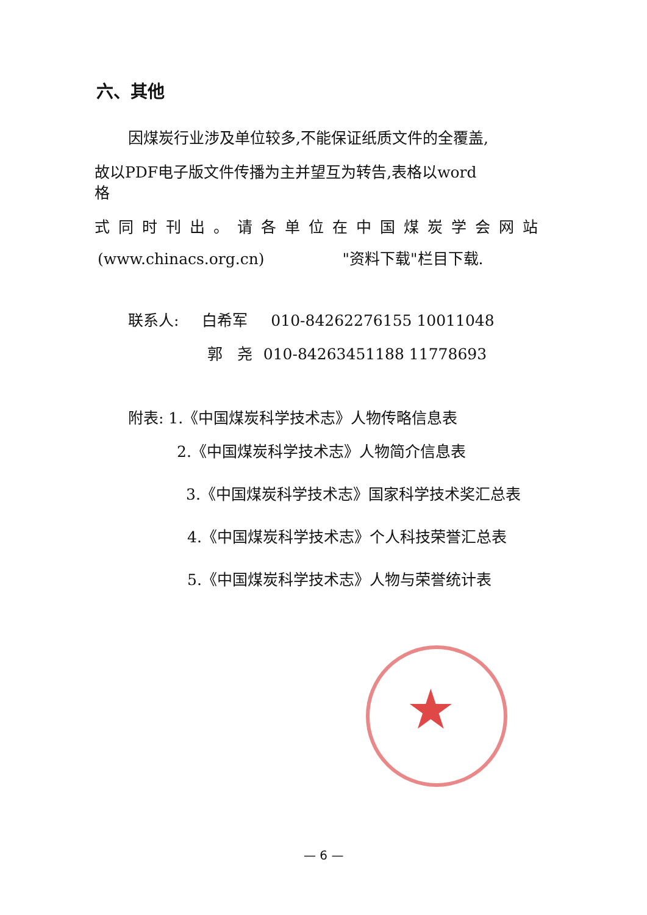六、其他
因煤炭行业涉及单位较多,不能保证纸质文件的全覆盖,
故以PDF电子版文件传播为主并望互为转告,表格以word
格
式同时刊出。请各单位在中国煤炭学会网站
(www.chinacs.org.cn) "资料下载"栏目下载.
联系人: 白希军 010-84262276155 10011048
郭 尧 010-84263451188 11778693
附表: 1.《中国煤炭科学技术志》人物传略信息表
2.《中国煤炭科学技术志》人物简介信息表
3.《中国煤炭科学技术志》国家科学技术奖汇总表
4.《中国煤炭科学技术志》个人科技荣誉汇总表
5.《中国煤炭科学技术志》人物与荣誉统计表
★
— 6 —